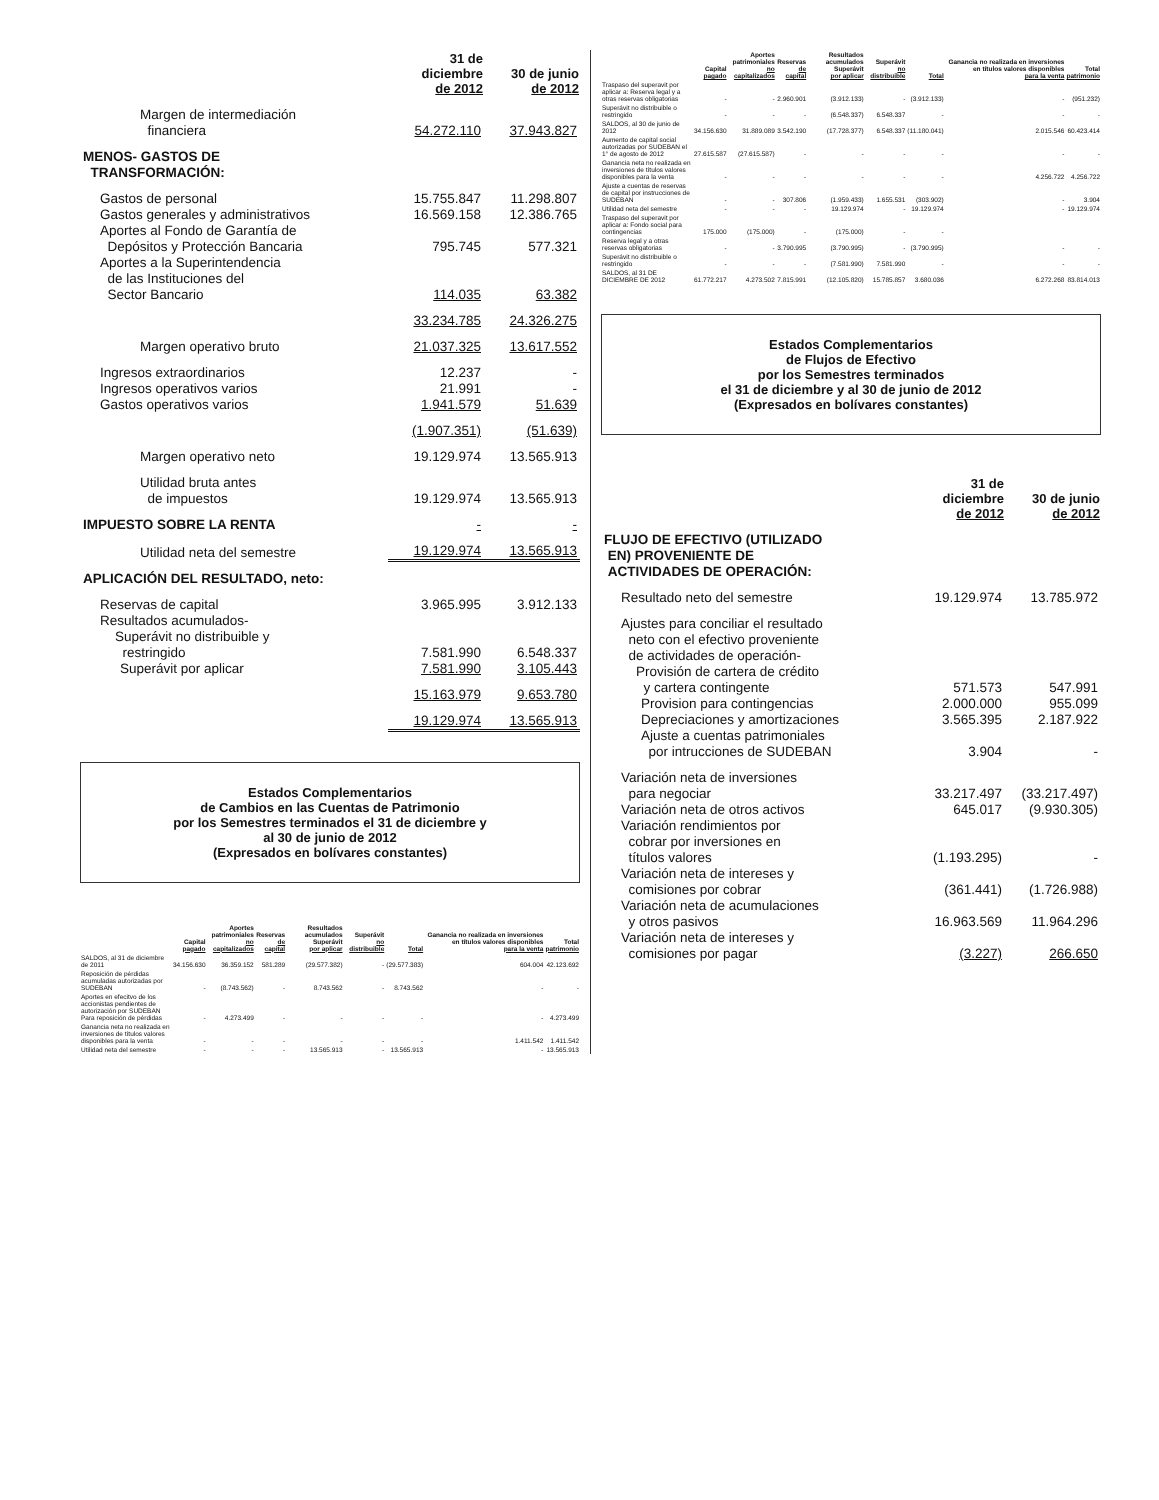| | 31 de diciembre de 2012 | 30 de junio de 2012 |
| --- | --- | --- |
| Margen de intermediación financiera | 54.272.110 | 37.943.827 |
| MENOS- GASTOS DE TRANSFORMACIÓN: | | |
| Gastos de personal | 15.755.847 | 11.298.807 |
| Gastos generales y administrativos | 16.569.158 | 12.386.765 |
| Aportes al Fondo de Garantía de Depósitos y Protección Bancaria | 795.745 | 577.321 |
| Aportes a la Superintendencia de las Instituciones del Sector Bancario | 114.035 | 63.382 |
| | 33.234.785 | 24.326.275 |
| Margen operativo bruto | 21.037.325 | 13.617.552 |
| Ingresos extraordinarios | 12.237 | - |
| Ingresos operativos varios | 21.991 | - |
| Gastos operativos varios | 1.941.579 | 51.639 |
| | (1.907.351) | (51.639) |
| Margen operativo neto | 19.129.974 | 13.565.913 |
| Utilidad bruta antes de impuestos | 19.129.974 | 13.565.913 |
| IMPUESTO SOBRE LA RENTA | - | - |
| Utilidad neta del semestre | 19.129.974 | 13.565.913 |
| APLICACIÓN DEL RESULTADO, neto: | | |
| Reservas de capital | 3.965.995 | 3.912.133 |
| Resultados acumulados- Superávit no distribuible y restringido | 7.581.990 | 6.548.337 |
| Superávit por aplicar | 7.581.990 | 3.105.443 |
| | 15.163.979 | 9.653.780 |
| | 19.129.974 | 13.565.913 |
Estados Complementarios
de Cambios en las Cuentas de Patrimonio
por los Semestres terminados el 31 de diciembre y
al 30 de junio de 2012
(Expresados en bolívares constantes)
| | Capital pagado | Aportes patrimoniales no capitalizados | Reservas de capital | Resultados acumulados Superávit por aplicar | Superávit no distribuible | Total | Ganancia no realizada en inversiones en títulos valores disponibles para la venta | Total patrimonio |
| --- | --- | --- | --- | --- | --- | --- | --- | --- |
| SALDOS, al 31 de diciembre de 2011 | 34.156.630 | 36.359.152 | 581.289 | (29.577.382) | - | (29.577.383) | 604.004 | 42.123.692 |
| Reposición de pérdidas acumuladas autorizadas por SUDEBAN | - | (8.743.562) | - | 8.743.562 | - | 8.743.562 | - | - |
| Aportes en efecitvo de los accionistas pendientes de autorización por SUDEBAN Para reposición de pérdidas | - | 4.273.499 | - | - | - | - | - | 4.273.499 |
| Ganancia neta no realizada en inversiones de títulos valores disponibles para la venta | - | - | - | - | - | - | 1.411.542 | 1.411.542 |
| Utilidad neta del semestre | - | - | - | 13.565.913 | - | 13.565.913 | - | 13.565.913 |
| | Capital pagado | Aportes patrimoniales no capitalizados | Reservas de capital | Resultados acumulados Superávit por aplicar | Superávit no distribuible | Total | Ganancia no realizada en inversiones en títulos valores disponibles para la venta | Total patrimonio |
| --- | --- | --- | --- | --- | --- | --- | --- | --- |
| Traspaso del superavit por aplicar a: Reserva legal y a otras reservas obligatorias | - | - | 2.960.901 | (3.912.133) | - | (3.912.133) | - | (951.232) |
| Superávit no distribuible o restringido | - | - | - | (6.548.337) | 6.548.337 | - | - | - |
| SALDOS, al 30 de junio de 2012 | 34.156.630 | 31.889.089 | 3.542.190 | (17.728.377) | 6.548.337 | (11.180.041) | 2.015.546 | 60.423.414 |
| Aumento de capital social autorizadas por SUDEBAN el 1° de agosto de 2012 | 27.615.587 | (27.615.587) | - | - | - | - | - | - |
| Ganancia neta no realizada en inversiones de títulos valores disponibles para la venta | - | - | - | - | - | - | 4.256.722 | 4.256.722 |
| Ajuste a cuentas de reservas de capital por instrucciones de SUDEBAN | - | - | 307.806 | (1.959.433) | 1.655.531 | (303.902) | - | 3.904 |
| Utilidad neta del semestre | - | - | - | 19.129.974 | - | 19.129.974 | - | 19.129.974 |
| Traspaso del superavit por aplicar a: Fondo social para contingencias | 175.000 | (175.000) | - | (175.000) | - | - | | |
| Reserva legal y a otras reservas obligatorias | - | - | 3.790.995 | (3.790.995) | - | (3.790.995) | - | - |
| Superávit no distribuible o restringido | - | - | - | (7.581.990) | 7.581.990 | - | - | - |
| SALDOS, al 31 DE DICIEMBRE DE 2012 | 61.772.217 | 4.273.502 | 7.815.991 | (12.105.820) | 15.785.857 | 3.680.036 | 6.272.268 | 83.814.013 |
Estados Complementarios
de Flujos de Efectivo
por los Semestres terminados
el 31 de diciembre y al 30 de junio de 2012
(Expresados en bolívares constantes)
| | 31 de diciembre de 2012 | 30 de junio de 2012 |
| --- | --- | --- |
| FLUJO DE EFECTIVO (UTILIZADO EN) PROVENIENTE DE ACTIVIDADES DE OPERACIÓN: | | |
| Resultado neto del semestre | 19.129.974 | 13.785.972 |
| Ajustes para conciliar el resultado neto con el efectivo proveniente de actividades de operación- Provisión de cartera de crédito y cartera contingente | 571.573 | 547.991 |
| Provision para contingencias | 2.000.000 | 955.099 |
| Depreciaciones y amortizaciones | 3.565.395 | 2.187.922 |
| Ajuste a cuentas patrimoniales por intrucciones de SUDEBAN | 3.904 | - |
| Variación neta de inversiones para negociar | 33.217.497 | (33.217.497) |
| Variación neta de otros activos | 645.017 | (9.930.305) |
| Variación rendimientos por cobrar por inversiones en títulos valores | (1.193.295) | - |
| Variación neta de intereses y comisiones por cobrar | (361.441) | (1.726.988) |
| Variación neta de acumulaciones y otros pasivos | 16.963.569 | 11.964.296 |
| Variación neta de intereses y comisiones por pagar | (3.227) | 266.650 |